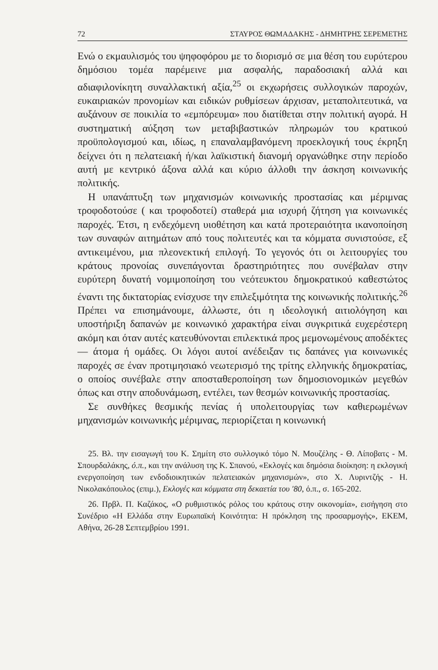72 ΣΤΑΥΡΟΣ ΘΩΜΑΔΑΚΗΣ - ΔΗΜΗΤΡΗΣ ΣΕΡΕΜΕΤΗΣ
Ενώ ο εκμαυλισμός του ψηφοφόρου με το διορισμό σε μια θέση του ευρύτερου δημόσιου τομέα παρέμεινε μια ασφαλής, παραδοσιακή αλλά και αδιαφιλονίκητη συναλλακτική αξία,<sup>25</sup> οι εκχωρήσεις συλλογικών παροχών, ευκαιριακών προνομίων και ειδικών ρυθμίσεων άρχισαν, μεταπολιτευτικά, να αυξάνουν σε ποικιλία το «εμπόρευμα» που διατίθεται στην πολιτική αγορά. Η συστηματική αύξηση των μεταβιβαστικών πληρωμών του κρατικού προϋπολογισμού και, ιδίως, η επαναλαμβανόμενη προεκλογική τους έκρηξη δείχνει ότι η πελατειακή ή/και λαϊκιστική διανομή οργανώθηκε στην περίοδο αυτή με κεντρικό άξονα αλλά και κύριο άλλοθι την άσκηση κοινωνικής πολιτικής.
Η υπανάπτυξη των μηχανισμών κοινωνικής προστασίας και μέριμνας τροφοδοτούσε ( και τροφοδοτεί) σταθερά μια ισχυρή ζήτηση για κοινωνικές παροχές. Έτσι, η ενδεχόμενη υιοθέτηση και κατά προτεραιότητα ικανοποίηση των συναφών αιτημάτων από τους πολιτευτές και τα κόμματα συνιστούσε, εξ αντικειμένου, μια πλεονεκτική επιλογή. Το γεγονός ότι οι λειτουργίες του κράτους προνοίας συνεπάγονται δραστηριότητες που συνέβαλαν στην ευρύτερη δυνατή νομιμοποίηση του νεότευκτου δημοκρατικού καθεστώτος έναντι της δικτατορίας ενίσχυσε την επιλεξιμότητα της κοινωνικής πολιτικής.<sup>26</sup> Πρέπει να επισημάνουμε, άλλωστε, ότι η ιδεολογική αιτιολόγηση και υποστήριξη δαπανών με κοινωνικό χαρακτήρα είναι συγκριτικά ευχερέστερη ακόμη και όταν αυτές κατευθύνονται επιλεκτικά προς μεμονωμένους αποδέκτες — άτομα ή ομάδες. Οι λόγοι αυτοί ανέδειξαν τις δαπάνες για κοινωνικές παροχές σε έναν προτιμησιακό νεωτερισμό της τρίτης ελληνικής δημοκρατίας, ο οποίος συνέβαλε στην αποσταθεροποίηση των δημοσιονομικών μεγεθών όπως και στην αποδυνάμωση, εντέλει, των θεσμών κοινωνικής προστασίας.
Σε συνθήκες θεσμικής πενίας ή υπολειτουργίας των καθιερωμένων μηχανισμών κοινωνικής μέριμνας, περιορίζεται η κοινωνική
25. Βλ. την εισαγωγή του Κ. Σημίτη στο συλλογικό τόμο Ν. Μουζέλης - Θ. Λίποβατς - Μ. Σπουρδαλάκης, ό.π., και την ανάλυση της Κ. Σπανού, «Εκλογές και δημόσια διοίκηση: η εκλογική ενεργοποίηση των ενδοδιοικητικών πελατειακών μηχανισμών», στο Χ. Λυριντζής - Η. Νικολακόπουλος (επιμ.), Εκλογές και κόμματα στη δεκαετία του '80, ό.π., σ. 165-202.
26. Πρβλ. Π. Καζάκος, «Ο ρυθμιστικός ρόλος του κράτους στην οικονομία», εισήγηση στο Συνέδριο «Η Ελλάδα στην Ευρωπαϊκή Κοινότητα: Η πρόκληση της προσαρμογής», ΕΚΕΜ, Αθήνα, 26-28 Σεπτεμβρίου 1991.